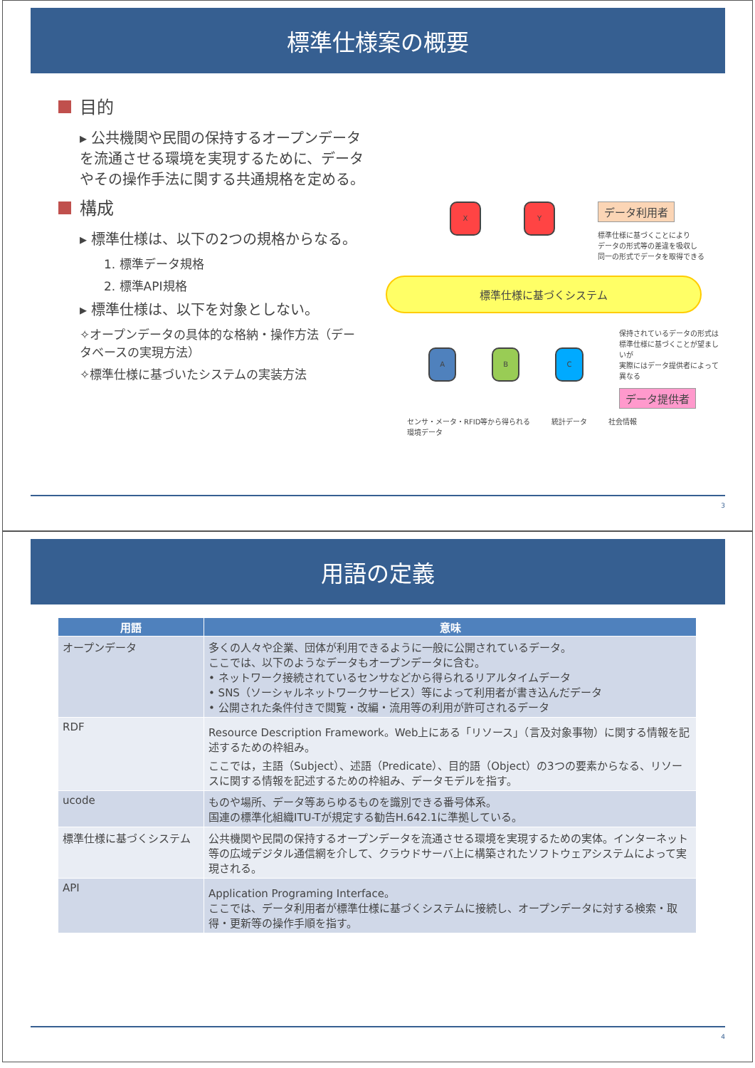標準仕様案の概要
目的
▸ 公共機関や民間の保持するオープンデータを流通させる環境を実現するために、データやその操作手法に関する共通規格を定める。
構成
▸ 標準仕様は、以下の2つの規格からなる。
1. 標準データ規格
2. 標準API規格
▸ 標準仕様は、以下を対象としない。
✧オープンデータの具体的な格納・操作方法（データベースの実現方法）
✧標準仕様に基づいたシステムの実装方法
X Y
データ利用者
標準仕様に基づくことにより
データの形式等の差違を吸収し
同一の形式でデータを取得できる
標準仕様に基づくシステム
A B C
保持されているデータの形式は
標準仕様に基づくことが望ましいが
実際にはデータ提供者によって異なる
データ提供者
センサ・メータ・RFID等から得られる
環境データ 統計データ 社会情報
3
用語の定義
| 用語 | 意味 |
| --- | --- |
| オープンデータ | 多くの人々や企業、団体が利用できるように一般に公開されているデータ。 ここでは、以下のようなデータもオープンデータに含む。 • ネットワーク接続されているセンサなどから得られるリアルタイムデータ • SNS（ソーシャルネットワークサービス）等によって利用者が書き込んだデータ • 公開された条件付きで閲覧・改編・流用等の利用が許可されるデータ |
| RDF | Resource Description Framework。Web上にある「リソース」（言及対象事物）に関する情報を記述するための枠組み。 ここでは，主語（Subject）、述語（Predicate）、目的語（Object）の3つの要素からなる、リソースに関する情報を記述するための枠組み、データモデルを指す。 |
| ucode | ものや場所、データ等あらゆるものを識別できる番号体系。 国連の標準化組織ITU-Tが規定する勧告H.642.1に準拠している。 |
| 標準仕様に基づくシステム | 公共機関や民間の保持するオープンデータを流通させる環境を実現するための実体。インターネット等の広域デジタル通信網を介して、クラウドサーバ上に構築されたソフトウェアシステムによって実現される。 |
| API | Application Programing Interface。 ここでは、データ利用者が標準仕様に基づくシステムに接続し、オープンデータに対する検索・取得・更新等の操作手順を指す。 |
4